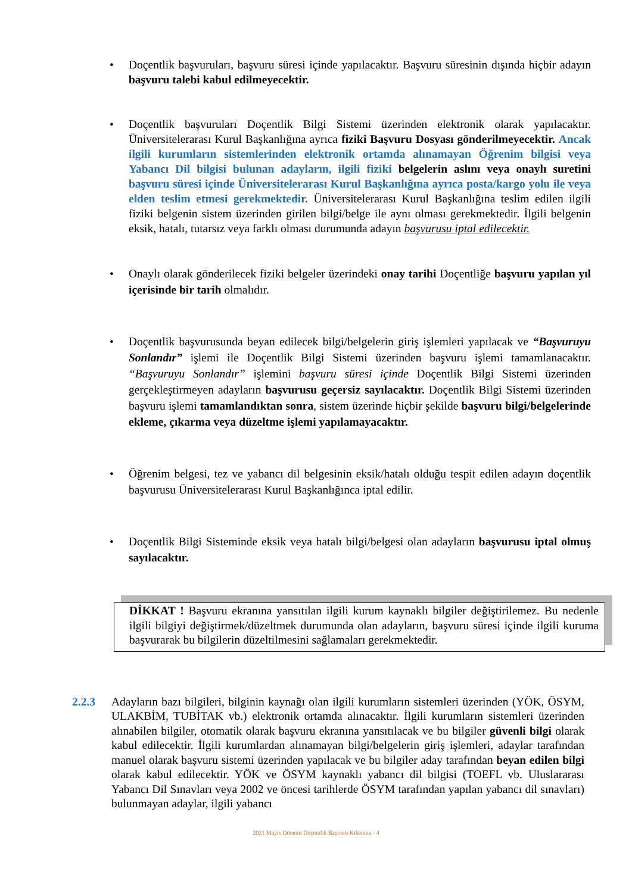• Doçentlik başvuruları, başvuru süresi içinde yapılacaktır. Başvuru süresinin dışında hiçbir adayın başvuru talebi kabul edilmeyecektir.
• Doçentlik başvuruları Doçentlik Bilgi Sistemi üzerinden elektronik olarak yapılacaktır. Üniversitelerarası Kurul Başkanlığına ayrıca fiziki Başvuru Dosyası gönderilmeyecektir. Ancak ilgili kurumların sistemlerinden elektronik ortamda alınamayan Öğrenim bilgisi veya Yabancı Dil bilgisi bulunan adayların, ilgili fiziki belgelerin aslını veya onaylı suretini başvuru süresi içinde Üniversitelerarası Kurul Başkanlığına ayrıca posta/kargo yolu ile veya elden teslim etmesi gerekmektedir. Üniversitelerarası Kurul Başkanlığına teslim edilen ilgili fiziki belgenin sistem üzerinden girilen bilgi/belge ile aynı olması gerekmektedir. İlgili belgenin eksik, hatalı, tutarsız veya farklı olması durumunda adayın başvurusu iptal edilecektir.
• Onaylı olarak gönderilecek fiziki belgeler üzerindeki onay tarihi Doçentliğe başvuru yapılan yıl içerisinde bir tarih olmalıdır.
• Doçentlik başvurusunda beyan edilecek bilgi/belgelerin giriş işlemleri yapılacak ve “Başvuruyu Sonlandır” işlemi ile Doçentlik Bilgi Sistemi üzerinden başvuru işlemi tamamlanacaktır. “Başvuruyu Sonlandır” işlemini başvuru süresi içinde Doçentlik Bilgi Sistemi üzerinden gerçekleştirmeyen adayların başvurusu geçersiz sayılacaktır. Doçentlik Bilgi Sistemi üzerinden başvuru işlemi tamamlandıktan sonra, sistem üzerinde hiçbir şekilde başvuru bilgi/belgelerinde ekleme, çıkarma veya düzeltme işlemi yapılamayacaktır.
• Öğrenim belgesi, tez ve yabancı dil belgesinin eksik/hatalı olduğu tespit edilen adayın doçentlik başvurusu Üniversitelerarası Kurul Başkanlığınca iptal edilir.
• Doçentlik Bilgi Sisteminde eksik veya hatalı bilgi/belgesi olan adayların başvurusu iptal olmuş sayılacaktır.
DİKKAT ! Başvuru ekranına yansıtılan ilgili kurum kaynaklı bilgiler değiştirilemez. Bu nedenle ilgili bilgiyi değiştirmek/düzeltmek durumunda olan adayların, başvuru süresi içinde ilgili kuruma başvurarak bu bilgilerin düzeltilmesini sağlamaları gerekmektedir.
2.2.3 Adayların bazı bilgileri, bilginin kaynağı olan ilgili kurumların sistemleri üzerinden (YÖK, ÖSYM, ULAKBİM, TUBİTAK vb.) elektronik ortamda alınacaktır. İlgili kurumların sistemleri üzerinden alınabilen bilgiler, otomatik olarak başvuru ekranına yansıtılacak ve bu bilgiler güvenli bilgi olarak kabul edilecektir. İlgili kurumlardan alınamayan bilgi/belgelerin giriş işlemleri, adaylar tarafından manuel olarak başvuru sistemi üzerinden yapılacak ve bu bilgiler aday tarafından beyan edilen bilgi olarak kabul edilecektir. YÖK ve ÖSYM kaynaklı yabancı dil bilgisi (TOEFL vb. Uluslararası Yabancı Dil Sınavları veya 2002 ve öncesi tarihlerde ÖSYM tarafından yapılan yabancı dil sınavları) bulunmayan adaylar, ilgili yabancı
2021 Mayıs Dönemi Doçentlik Başvuru Kılavuzu - 4